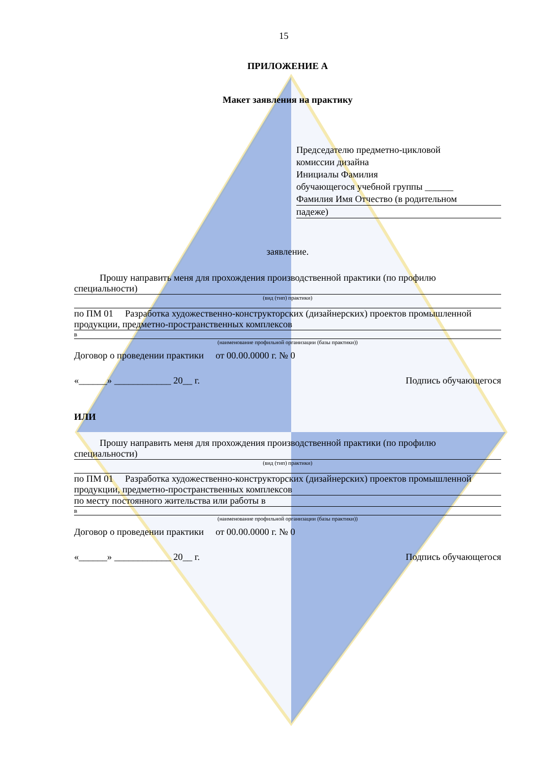15
ПРИЛОЖЕНИЕ А
Макет заявления на практику
Председателю предметно-цикловой
комиссии дизайна
Инициалы Фамилия
обучающегося учебной группы ______
Фамилия Имя Отчество (в родительном
падеже)
заявление.
Прошу направить меня для прохождения производственной практики (по профилю специальности)
(вид (тип) практики)
по ПМ 01 Разработка художественно-конструкторских (дизайнерских) проектов промышленной продукции, предметно-пространственных комплексов
в
(наименование профильной организации (базы практики))
Договор о проведении практики от 00.00.0000 г. № 0
«______» ____________ 20__ г. Подпись обучающегося
ИЛИ
Прошу направить меня для прохождения производственной практики (по профилю специальности)
(вид (тип) практики)
по ПМ 01 Разработка художественно-конструкторских (дизайнерских) проектов промышленной продукции, предметно-пространственных комплексов
по месту постоянного жительства или работы в
в
(наименование профильной организации (базы практики))
Договор о проведении практики от 00.00.0000 г. № 0
«______» ____________ 20__ г. Подпись обучающегося